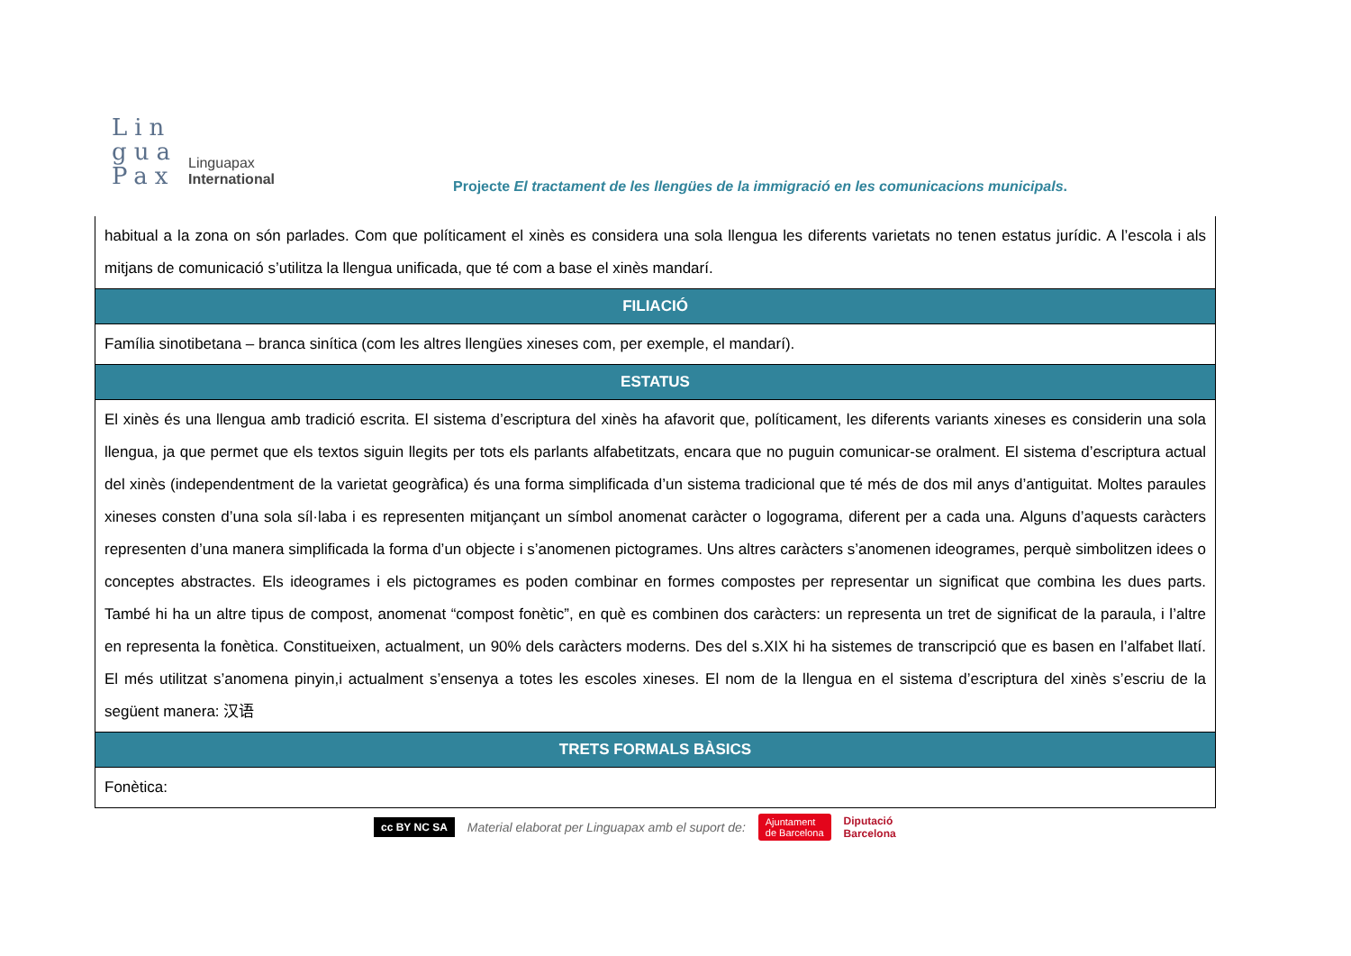Lin
gua
Pax
Linguapax
International
Projecte El tractament de les llengües de la immigració en les comunicacions municipals.
| habitual a la zona on són parlades. Com que políticament el xinès es considera una sola llengua les diferents varietats no tenen estatus jurídic. A l’escola i als mitjans de comunicació s’utilitza la llengua unificada, que té com a base el xinès mandarí. |
| FILIACIÓ |
| Família sinotibetana – branca sinítica (com les altres llengües xineses com, per exemple, el mandarí). |
| ESTATUS |
| El xinès és una llengua amb tradició escrita. El sistema d’escriptura del xinès ha afavorit que, políticament, les diferents variants xineses es considerin una sola llengua, ja que permet que els textos siguin llegits per tots els parlants alfabetitzats, encara que no puguin comunicar-se oralment. El sistema d’escriptura actual del xinès (independentment de la varietat geogràfica) és una forma simplificada d’un sistema tradicional que té més de dos mil anys d’antiguitat. Moltes paraules xineses consten d’una sola síl·laba i es representen mitjançant un símbol anomenat caràcter o logograma, diferent per a cada una. Alguns d’aquests caràcters representen d’una manera simplificada la forma d’un objecte i s’anomenen pictogrames. Uns altres caràcters s’anomenen ideogrames, perquè simbolitzen idees o conceptes abstractes. Els ideogrames i els pictogrames es poden combinar en formes compostes per representar un significat que combina les dues parts. També hi ha un altre tipus de compost, anomenat “compost fonètic”, en què es combinen dos caràcters: un representa un tret de significat de la paraula, i l’altre en representa la fonètica. Constitueixen, actualment, un 90% dels caràcters moderns. Des del s.XIX hi ha sistemes de transcripció que es basen en l’alfabet llatí. El més utilitzat s’anomena pinyin,i actualment s’ensenya a totes les escoles xineses. El nom de la llengua en el sistema d’escriptura del xinès s’escriu de la següent manera: 汉语 |
| TRETS FORMALS BÀSICS |
| Fonètica: |
cc BY NC SA Material elaborat per Linguapax amb el suport de: Ajuntament
de Barcelona Diputació
Barcelona